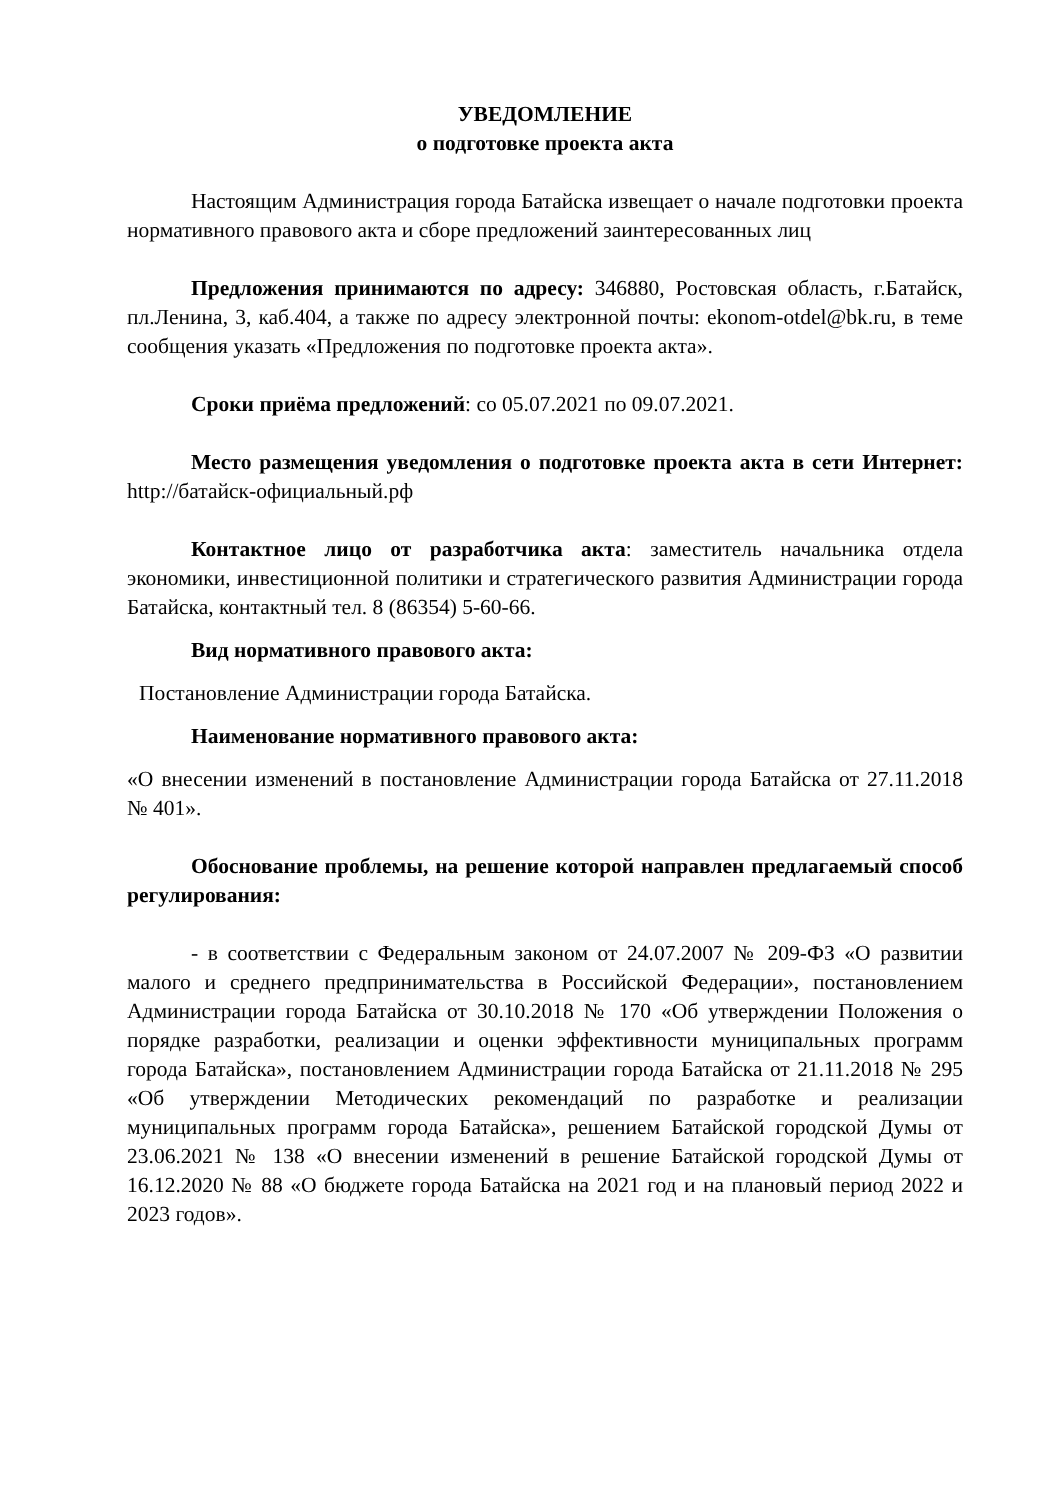УВЕДОМЛЕНИЕ
о подготовке проекта акта
Настоящим Администрация города Батайска извещает о начале подготовки проекта нормативного правового акта и сборе предложений заинтересованных лиц
Предложения принимаются по адресу: 346880, Ростовская область, г.Батайск, пл.Ленина, 3, каб.404, а также по адресу электронной почты: ekonom-otdel@bk.ru, в теме сообщения указать «Предложения по подготовке проекта акта».
Сроки приёма предложений: со 05.07.2021 по 09.07.2021.
Место размещения уведомления о подготовке проекта акта в сети Интернет: http://батайск-официальный.рф
Контактное лицо от разработчика акта: заместитель начальника отдела экономики, инвестиционной политики и стратегического развития Администрации города Батайска, контактный тел. 8 (86354) 5-60-66.
Вид нормативного правового акта:
Постановление Администрации города Батайска.
Наименование нормативного правового акта:
«О внесении изменений в постановление Администрации города Батайска от 27.11.2018 № 401».
Обоснование проблемы, на решение которой направлен предлагаемый способ регулирования:
- в соответствии с Федеральным законом от 24.07.2007 № 209-ФЗ «О развитии малого и среднего предпринимательства в Российской Федерации», постановлением Администрации города Батайска от 30.10.2018 № 170 «Об утверждении Положения о порядке разработки, реализации и оценки эффективности муниципальных программ города Батайска», постановлением Администрации города Батайска от 21.11.2018 № 295 «Об утверждении Методических рекомендаций по разработке и реализации муниципальных программ города Батайска», решением Батайской городской Думы от 23.06.2021 № 138 «О внесении изменений в решение Батайской городской Думы от 16.12.2020 № 88 «О бюджете города Батайска на 2021 год и на плановый период 2022 и 2023 годов».